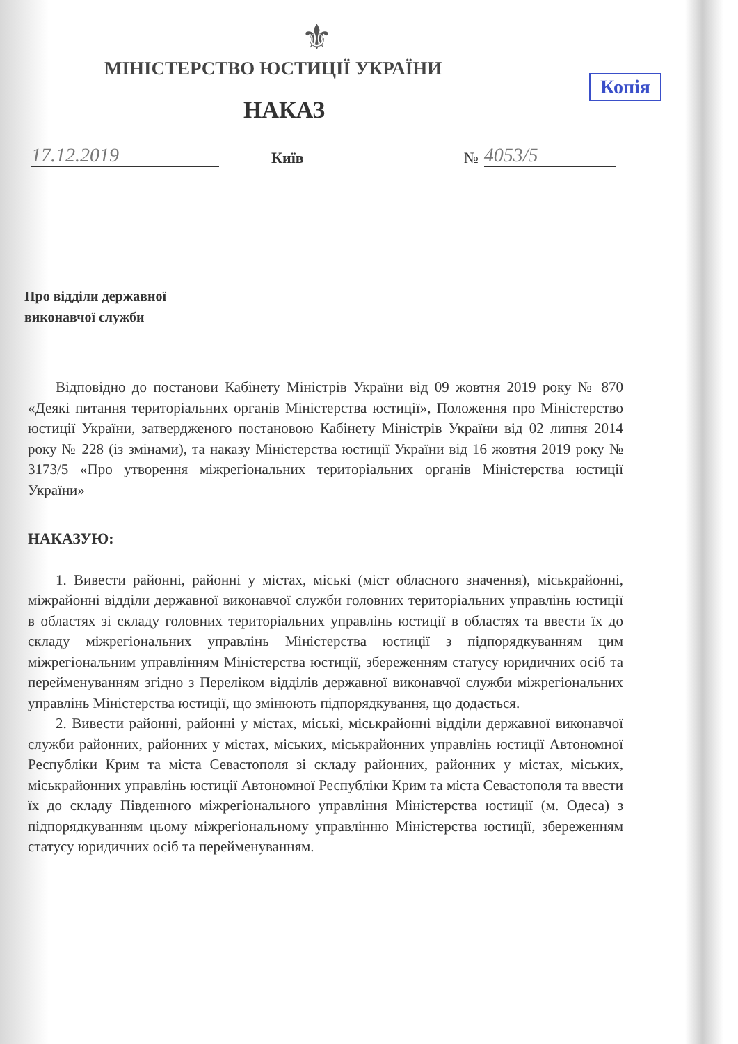⚜
МІНІСТЕРСТВО ЮСТИЦІЇ УКРАЇНИ
Копія
НАКАЗ
17.12.2019 Київ № 4053/5
Про відділи державної
виконавчої служби
Відповідно до постанови Кабінету Міністрів України від 09 жовтня 2019 року № 870 «Деякі питання територіальних органів Міністерства юстиції», Положення про Міністерство юстиції України, затвердженого постановою Кабінету Міністрів України від 02 липня 2014 року № 228 (із змінами), та наказу Міністерства юстиції України від 16 жовтня 2019 року № 3173/5 «Про утворення міжрегіональних територіальних органів Міністерства юстиції України»
НАКАЗУЮ:
1. Вивести районні, районні у містах, міські (міст обласного значення), міськрайонні, міжрайонні відділи державної виконавчої служби головних територіальних управлінь юстиції в областях зі складу головних територіальних управлінь юстиції в областях та ввести їх до складу міжрегіональних управлінь Міністерства юстиції з підпорядкуванням цим міжрегіональним управлінням Міністерства юстиції, збереженням статусу юридичних осіб та перейменуванням згідно з Переліком відділів державної виконавчої служби міжрегіональних управлінь Міністерства юстиції, що змінюють підпорядкування, що додається.
2. Вивести районні, районні у містах, міські, міськрайонні відділи державної виконавчої служби районних, районних у містах, міських, міськрайонних управлінь юстиції Автономної Республіки Крим та міста Севастополя зі складу районних, районних у містах, міських, міськрайонних управлінь юстиції Автономної Республіки Крим та міста Севастополя та ввести їх до складу Південного міжрегіонального управління Міністерства юстиції (м. Одеса) з підпорядкуванням цьому міжрегіональному управлінню Міністерства юстиції, збереженням статусу юридичних осіб та перейменуванням.